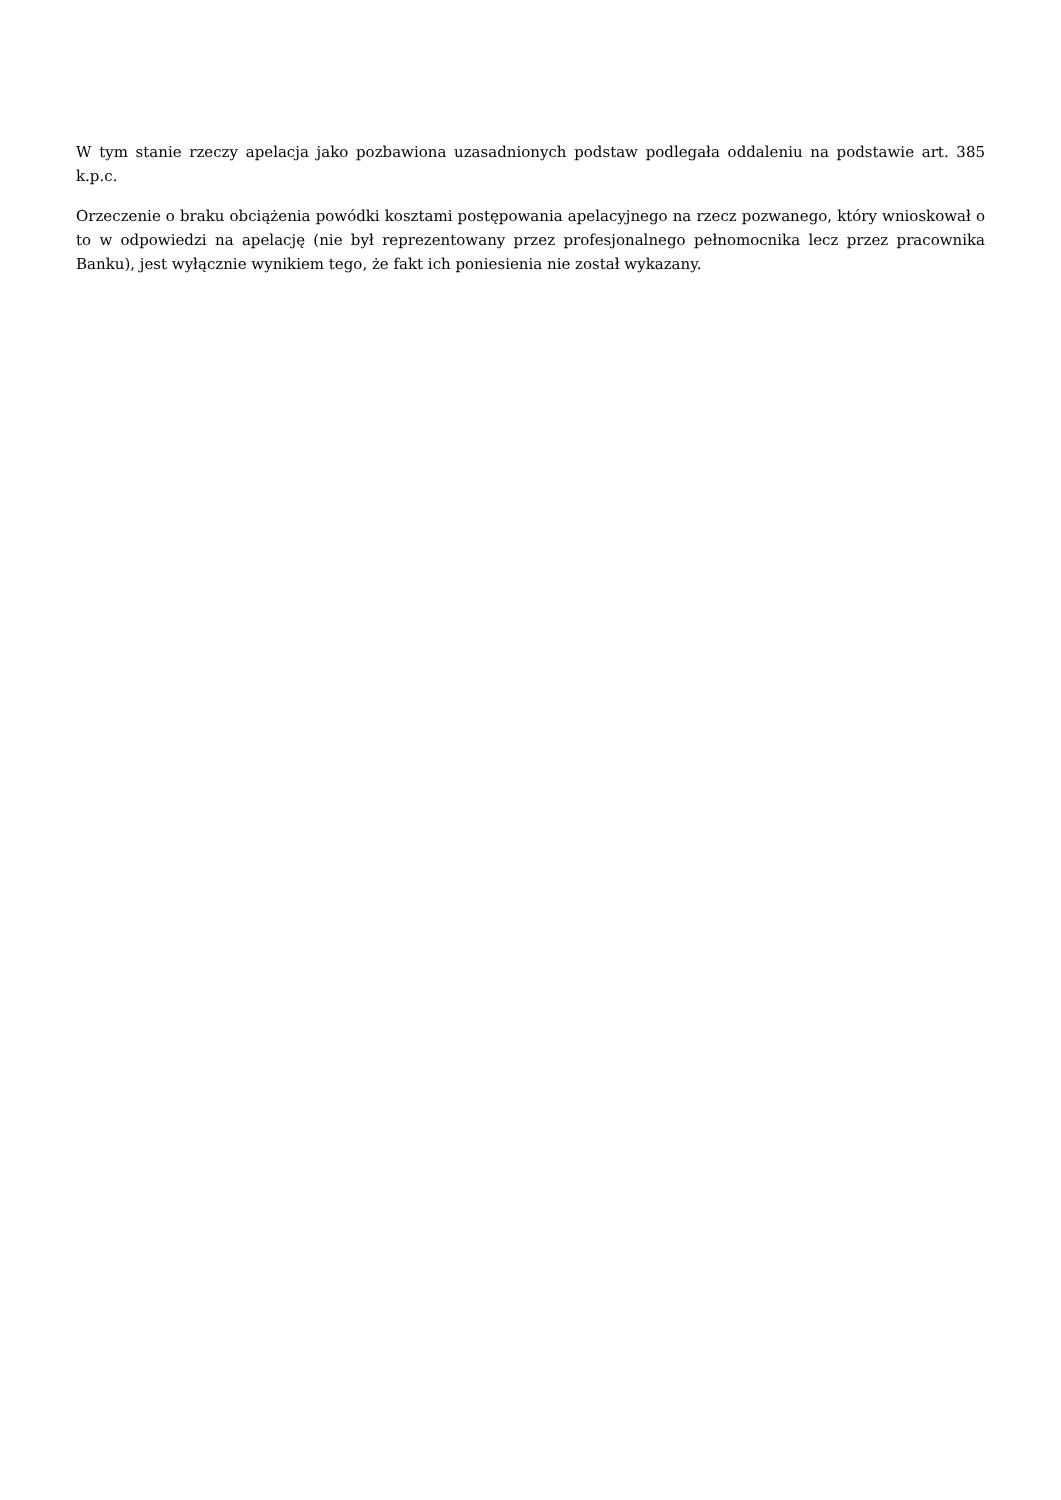W tym stanie rzeczy apelacja jako pozbawiona uzasadnionych podstaw podlegała oddaleniu na podstawie art. 385 k.p.c.
Orzeczenie o braku obciążenia powódki kosztami postępowania apelacyjnego na rzecz pozwanego, który wnioskował o to w odpowiedzi na apelację (nie był reprezentowany przez profesjonalnego pełnomocnika lecz przez pracownika Banku), jest wyłącznie wynikiem tego, że fakt ich poniesienia nie został wykazany.